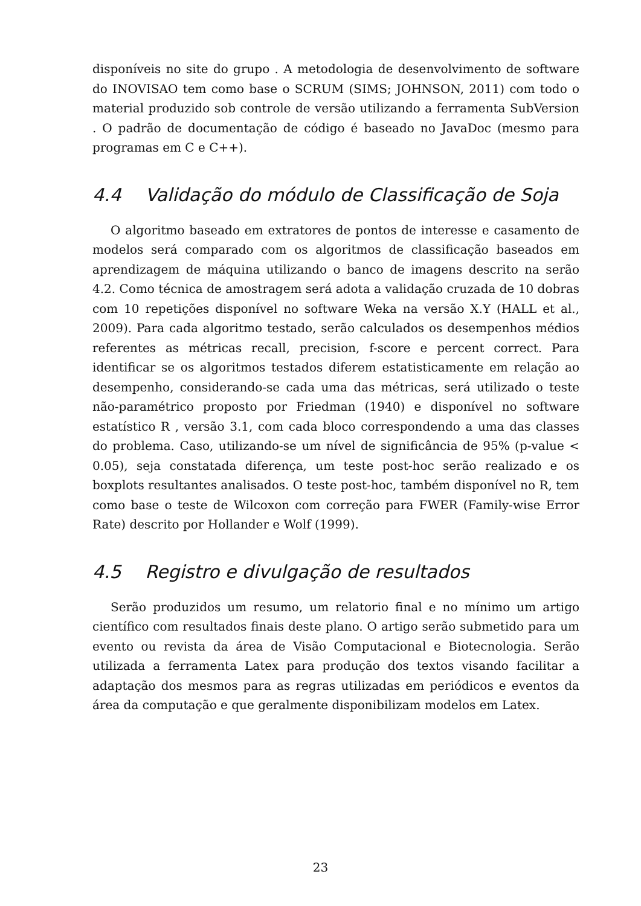disponíveis no site do grupo . A metodologia de desenvolvimento de software do INOVISAO tem como base o SCRUM (SIMS; JOHNSON, 2011) com todo o material produzido sob controle de versão utilizando a ferramenta SubVersion . O padrão de documentação de código é baseado no JavaDoc (mesmo para programas em C e C++).
4.4 Validação do módulo de Classificação de Soja
O algoritmo baseado em extratores de pontos de interesse e casamento de modelos será comparado com os algoritmos de classificação baseados em aprendizagem de máquina utilizando o banco de imagens descrito na serão 4.2. Como técnica de amostragem será adota a validação cruzada de 10 dobras com 10 repetições disponível no software Weka na versão X.Y (HALL et al., 2009). Para cada algoritmo testado, serão calculados os desempenhos médios referentes as métricas recall, precision, f-score e percent correct. Para identificar se os algoritmos testados diferem estatisticamente em relação ao desempenho, considerando-se cada uma das métricas, será utilizado o teste não-paramétrico proposto por Friedman (1940) e disponível no software estatístico R , versão 3.1, com cada bloco correspondendo a uma das classes do problema. Caso, utilizando-se um nível de significância de 95% (p-value < 0.05), seja constatada diferença, um teste post-hoc serão realizado e os boxplots resultantes analisados. O teste post-hoc, também disponível no R, tem como base o teste de Wilcoxon com correção para FWER (Family-wise Error Rate) descrito por Hollander e Wolf (1999).
4.5 Registro e divulgação de resultados
Serão produzidos um resumo, um relatorio final e no mínimo um artigo científico com resultados finais deste plano. O artigo serão submetido para um evento ou revista da área de Visão Computacional e Biotecnologia. Serão utilizada a ferramenta Latex para produção dos textos visando facilitar a adaptação dos mesmos para as regras utilizadas em periódicos e eventos da área da computação e que geralmente disponibilizam modelos em Latex.
23